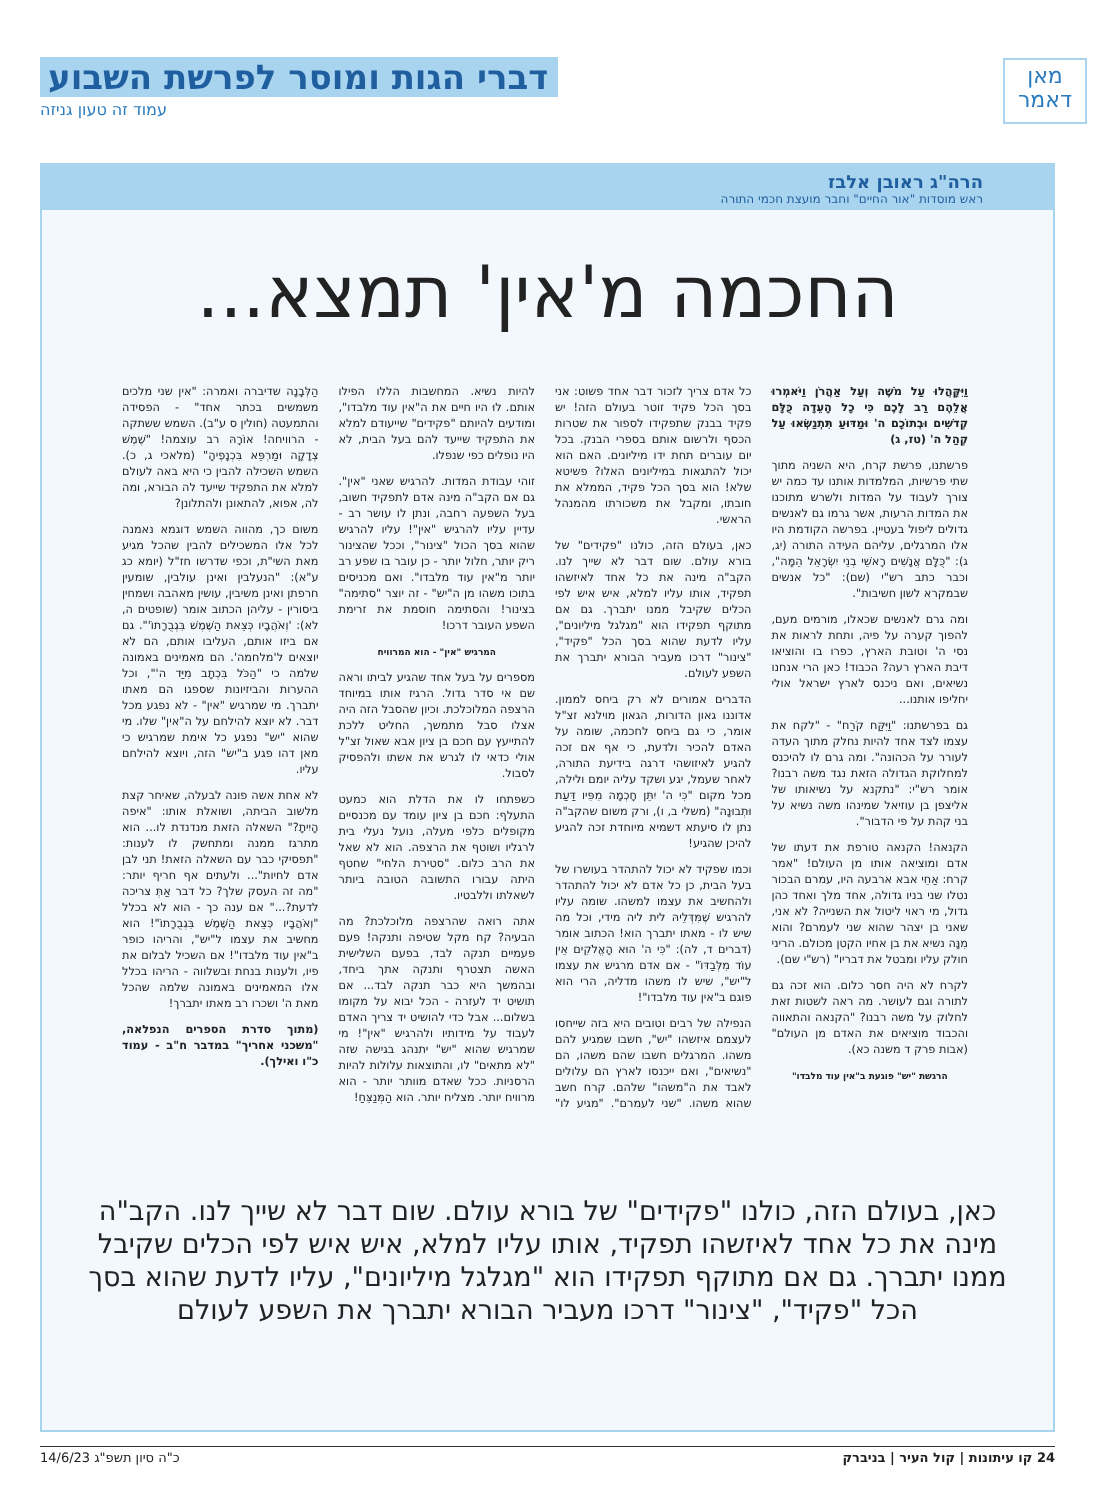מאן
דאמר
דברי הגות ומוסר לפרשת השבוע
עמוד זה טעון גניזה
הרה"ג ראובן אלבז
ראש מוסדות "אור החיים" וחבר מועצת חכמי התורה
החכמה מ'אין' תמצא...
וַיִּקָּהֲלוּ עַל מֹשֶׁה וְעַל אַהֲרֹן וַיֹּאמְרוּ אֲלֵהֶם רַב לָכֶם כִּי כָל הָעֵדָה כֻּלָּם קְדֹשִׁים וּבְתוֹכָם ה' וּמַדּוּעַ תִּתְנַשְּׂאוּ עַל קְהַל ה' (טז, ג)
פרשתנו, פרשת קרח, היא השניה מתוך שתי פרשיות, המלמדות אותנו עד כמה יש צורך לעבוד על המדות ולשרש מתוכנו את המדות הרעות, אשר גרמו גם לאנשים גדולים ליפול בעטיין. בפרשה הקודמת היו אלו המרגלים, עליהם העידה התורה (יג, ג): "כֻּלָּם אֲנָשִׁים רָאשֵׁי בְנֵי יִשְׂרָאֵל הֵמָּה", וכבר כתב רש"י (שם): "כל אנשים שבמקרא לשון חשיבות".
ומה גרם לאנשים שכאלו, מורמים מעם, להפוך קערה על פיה, ותחת לראות את נסי ה' וטובת הארץ, כפרו בו והוציאו דיבת הארץ רעה? הכבוד! כאן הרי אנחנו נשיאים, ואם ניכנס לארץ ישראל אולי יחליפו אותנו...
גם בפרשתנו: "וַיִּקַּח קֹרַח" - "לקח את עצמו לצד אחד להיות נחלק מתוך העדה לעורר על הכהונה". ומה גרם לו להיכנס למחלוקת הגדולה הזאת נגד משה רבנו? אומר רש"י: "נתקנא על נשיאותו של אליצפן בן עוזיאל שמינהו משה נשיא על בני קהת על פי הדבור".
הקנאה! הקנאה טורפת את דעתו של אדם ומוציאה אותו מן העולם! "אמר קרח: אַחֵי אבא ארבעה היו, עמרם הבכור נטלו שני בניו גדולה, אחד מלך ואחד כהן גדול, מי ראוי ליטול את השנייה? לא אני, שאני בן יצהר שהוא שני לעמרם? והוא מִנָּה נשיא את בן אחיו הקטן מכולם. הריני חולק עליו ומבטל את דבריו" (רש"י שם).
לקרח לא היה חסר כלום. הוא זכה גם לתורה וגם לעושר. מה ראה לשטות זאת לחלוק על משה רבנו? "הקנאה והתאווה והכבוד מוציאים את האדם מן העולם" (אבות פרק ד משנה כא).
הרגשת "יש" פוגעת ב"אין עוד מלבדו"
כל אדם צריך לזכור דבר אחד פשוט: אני בסך הכל פקיד זוטר בעולם הזה! יש פקיד בבנק שתפקידו לספור את שטרות הכסף ולרשום אותם בספרי הבנק. בכל יום עוברים תחת ידו מיליונים. האם הוא יכול להתגאות במיליונים האלו? פשיטא שלא! הוא בסך הכל פקיד, הממלא את חובתו, ומקבל את משכורתו מהמנהל הראשי.
כאן, בעולם הזה, כולנו "פקידים" של בורא עולם. שום דבר לא שייך לנו. הקב"ה מינה את כל אחד לאיזשהו תפקיד, אותו עליו למלא, איש איש לפי הכלים שקיבל ממנו יתברך. גם אם מתוקף תפקידו הוא "מגלגל מיליונים", עליו לדעת שהוא בסך הכל "פקיד", "צינור" דרכו מעביר הבורא יתברך את השפע לעולם.
הדברים אמורים לא רק ביחס לממון. אדוננו גאון הדורות, הגאון מוילנא זצ"ל אומר, כי גם ביחס לחכמה, שומה על האדם להכיר ולדעת, כי אף אם זכה להגיע לאיזושהי דרגה בידיעת התורה, לאחר שעמל, יגע ושקד עליה יומם ולילה, מכל מקום "כִּי ה' יִתֵּן חָכְמָה מִפִּיו דַּעַת וּתְבוּנָה" (משלי ב, ו), ורק משום שהקב"ה נתן לו סיעתא דשמיא מיוחדת זכה להגיע להיכן שהגיע!
וכמו שפקיד לא יכול להתהדר בעושרו של בעל הבית, כן כל אדם לא יכול להתהדר ולהחשיב את עצמו למשהו. שומה עליו להרגיש שֶׁמִּדְּלֵיהּ לית ליה מידי, וכל מה שיש לו - מאתו יתברך הוא! הכתוב אומר (דברים ד, לה): "כִּי ה' הוּא הָאֱלֹקִים אֵין עוֹד מִלְּבַדּוֹ" - אם אדם מרגיש את עצמו ל"יש", שיש לו משהו מדליה, הרי הוא פוגם ב"אין עוד מלבדו"!
הנפילה של רבים וטובים היא בזה שייחסו לעצמם איזשהו "יש", חשבו שמגיע להם משהו. המרגלים חשבו שהם משהו, הם "נשיאים", ואם ייכנסו לארץ הם עלולים לאבד את ה"משהו" שלהם. קרח חשב שהוא משהו. "שני לעמרם". "מגיע לו" להיות נשיא. המחשבות הללו הפילו אותם. לוּ היו חיים את ה"אין עוד מלבדו", ומודעים להיותם "פקידים" שייעודם למלא את התפקיד שייעד להם בעל הבית, לא היו נופלים כפי שנפלו.
זוהי עבודת המדות. להרגיש שאני "אין". גם אם הקב"ה מינה אדם לתפקיד חשוב, בעל השפעה רחבה, ונתן לו עושר רב - עדיין עליו להרגיש "אין"! עליו להרגיש שהוא בסך הכול "צינור", וככל שהצינור ריק יותר, חלול יותר - כן עובר בו שפע רב יותר מ"אין עוד מלבדו". ואם מכניסים בתוכו משהו מן ה"יש" - זה יוצר "סתימה" בצינור! והסתימה חוסמת את זרימת השפע העובר דרכו!
המרגיש "אין" - הוא המרוויח
מספרים על בעל אחד שהגיע לביתו וראה שם אי סדר גדול. הרגיז אותו במיוחד הרצפה המלוכלכת. וכיון שהסבל הזה היה אצלו סבל מתמשך, החליט ללכת להתייעץ עם חכם בן ציון אבא שאול זצ"ל אולי כדאי לו לגרש את אשתו ולהפסיק לסבול.
כשפתחו לו את הדלת הוא כמעט התעלף: חכם בן ציון עומד עם מכנסיים מקופלים כלפי מעלה, נועל נעלי בית לרגליו ושוטף את הרצפה. הוא לא שאל את הרב כלום. "סטירת הלחי" שחטף היתה עבורו התשובה הטובה ביותר לשאלתו וללבטיו.
אתה רואה שהרצפה מלוכלכת? מה הבעיה? קח מקל שטיפה ותנקה! פעם פעמיים תנקה לבד, בפעם השלישית האשה תצטרף ותנקה אתך ביחד, ובהמשך היא כבר תנקה לבד... אם תושיט יד לעזרה - הכל יבוא על מקומו בשלום... אבל כדי להושיט יד צריך האדם לעבוד על מידותיו ולהרגיש "אין"! מי שמרגיש שהוא "יש" יתנהג בגישה שזה "לא מתאים" לו, והתוצאות עלולות להיות הרסניות. ככל שאדם מוותר יותר - הוא מרוויח יותר. מצליח יותר. הוא הַמְּנַצֵּחַ!
הַלְּבָנָה שדיברה ואמרה: "אין שני מלכים משמשים בכתר אחד" - הפסידה והתמעטה (חולין ס ע"ב). השמש ששתקה - הרוויחה! אוֹרָהּ רב עוצמה! "שֶׁמֶשׁ צְדָקָה וּמַרְפֵּא בִּכְנָפֶיהָ" (מלאכי ג, כ). השמש השכילה להבין כי היא באה לעולם למלא את התפקיד שייעד לה הבורא, ומה לה, אפוא, להתאונן ולהתלונן?
משום כך, מהווה השמש דוגמא נאמנה לכל אלו המשכילים להבין שהכל מגיע מאת השי"ת, וכפי שדרשו חז"ל (יומא כג ע"א): "הנעלבין ואינן עולבין, שומעין חרפתן ואינן משיבין, עושין מאהבה ושמחין ביסורין - עליהן הכתוב אומר (שופטים ה, לא): 'וְאֹהֲבָיו כְּצֵאת הַשֶּׁמֶשׁ בִּגְבֻרָתוֹ'". גם אם ביזו אותם, העליבו אותם, הם לא יוצאים ל'מלחמה'. הם מאמינים באמונה שלמה כי "הַכֹּל בִּכְתָב מִיַּד ה'", וכל ההערות והביזיונות שספגו הם מאתו יתברך. מי שמרגיש "אין" - לא נפגע מכל דבר. לא יוצא להילחם על ה"אין" שלו. מי שהוא "יש" נפגע כל אימת שמרגיש כי מאן דהו פגע ב"יש" הזה, ויוצא להילחם עליו.
לא אחת אשה פונה לבעלה, שאיחר קצת מלשוב הביתה, ושואלת אותו: "איפה הָיִיתָ?" השאלה הזאת מנדנדת לו... הוא מתרגז ממנה ומתחשק לו לענות: "תפסיקי כבר עם השאלה הזאת! תני לבן אדם לחיות"... ולעתים אף חריף יותר: "מה זה העסק שלך? כל דבר אַתְּ צריכה לדעת?..." אם ענה כך - הוא לא בכלל "וְאֹהֲבָיו כְּצֵאת הַשֶּׁמֶשׁ בִּגְבֻרָתוֹ"! הוא מחשיב את עצמו ל"יש", והריהו כופר ב"אין עוד מלבדו"! אם השכיל לבלום את פיו, ולענות בנחת ובשלווה - הריהו בכלל אלו המאמינים באמונה שלמה שהכל מאת ה' ושכרו רב מאתו יתברך!
(מתוך סדרת הספרים הנפלאה, "משכני אחריך" במדבר ח"ב - עמוד כ"ו ואילך).
כאן, בעולם הזה, כולנו "פקידים" של בורא עולם. שום דבר לא שייך לנו. הקב"ה מינה את כל אחד לאיזשהו תפקיד, אותו עליו למלא, איש איש לפי הכלים שקיבל ממנו יתברך. גם אם מתוקף תפקידו הוא "מגלגל מיליונים", עליו לדעת שהוא בסך הכל "פקיד", "צינור" דרכו מעביר הבורא יתברך את השפע לעולם
24 קו עיתונות | קול העיר | בניברק כ"ה סיון תשפ"ג 14/6/23